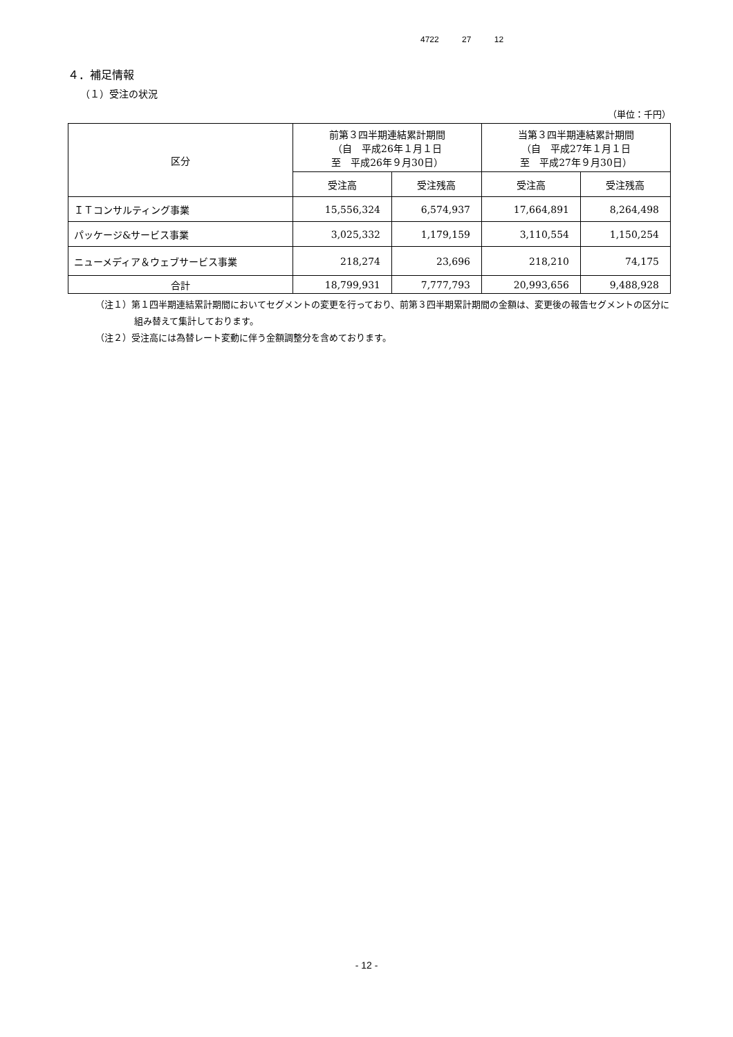4722 27 12
４．補足情報
（１）受注の状況
（単位：千円）
| 区分 | 前第３四半期連結累計期間 （自 平成26年１月１日 至 平成26年９月30日） | | 当第３四半期連結累計期間 （自 平成27年１月１日 至 平成27年９月30日） | |
| --- | --- | --- | --- | --- |
| | 受注高 | 受注残高 | 受注高 | 受注残高 |
| ＩＴコンサルティング事業 | 15,556,324 | 6,574,937 | 17,664,891 | 8,264,498 |
| パッケージ&サービス事業 | 3,025,332 | 1,179,159 | 3,110,554 | 1,150,254 |
| ニューメディア＆ウェブサービス事業 | 218,274 | 23,696 | 218,210 | 74,175 |
| 合計 | 18,799,931 | 7,777,793 | 20,993,656 | 9,488,928 |
（注１）第１四半期連結累計期間においてセグメントの変更を行っており、前第３四半期累計期間の金額は、変更後の報告セグメントの区分に組み替えて集計しております。
（注２）受注高には為替レート変動に伴う金額調整分を含めております。
- 12 -